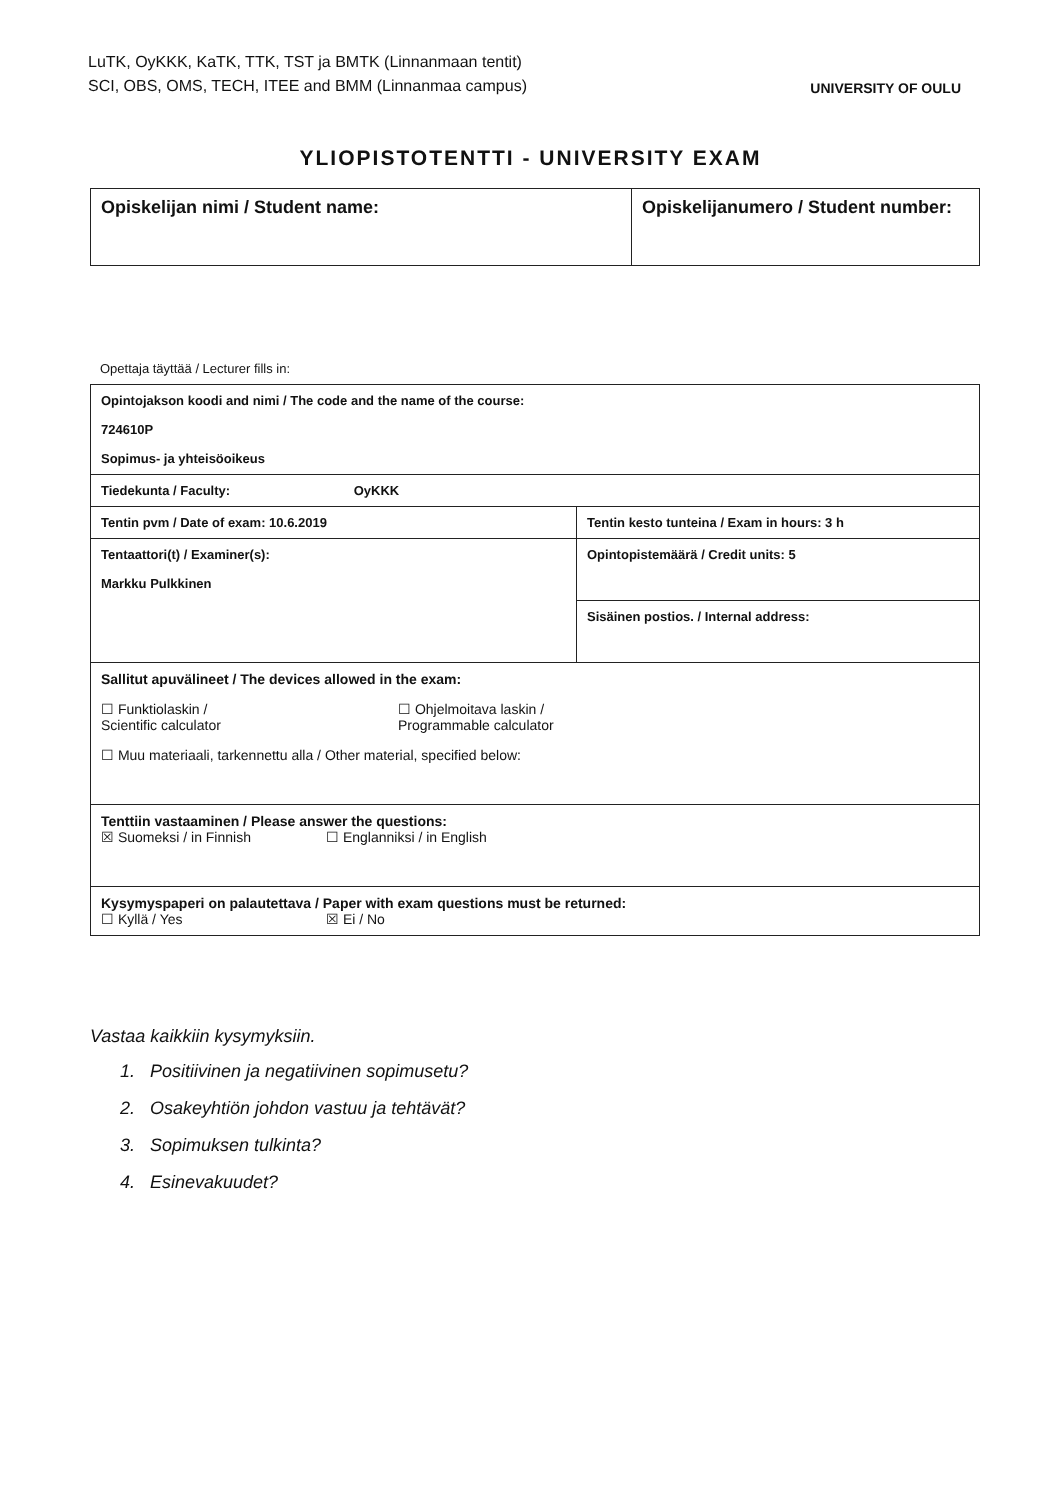LuTK, OyKKK, KaTK, TTK, TST ja BMTK (Linnanmaan tentit)
SCI, OBS, OMS, TECH, ITEE and BMM (Linnanmaa campus)
UNIVERSITY OF OULU
YLIOPISTOTENTTI - UNIVERSITY EXAM
| Opiskelijan nimi / Student name: | Opiskelijanumero / Student number: |
Opettaja täyttää / Lecturer fills in:
| Opintojakson koodi and nimi / The code and the name of the course: 724610P Sopimus- ja yhteisöoikeus | |
| Tiedekunta / Faculty: OyKKK | |
| Tentin pvm / Date of exam: 10.6.2019 | Tentin kesto tunteina / Exam in hours: 3 h |
| Tentaattori(t) / Examiner(s): Markku Pulkkinen | Opintopistemäärä / Credit units: 5 |
| | Sisäinen postios. / Internal address: |
| Sallitut apuvälineet / The devices allowed in the exam: ☐ Funktiolaskin / Scientific calculator ☐ Ohjelmoitava laskin / Programmable calculator ☐ Muu materiaali, tarkennettu alla / Other material, specified below: | |
| Tenttiin vastaaminen / Please answer the questions: ☒ Suomeksi / in Finnish ☐ Englanniksi / in English | |
| Kysymyspaperi on palautettava / Paper with exam questions must be returned: ☐ Kyllä / Yes ☒ Ei / No | |
Vastaa kaikkiin kysymyksiin.
1. Positiivinen ja negatiivinen sopimusetu?
2. Osakeyhtiön johdon vastuu ja tehtävät?
3. Sopimuksen tulkinta?
4. Esinevakuudet?